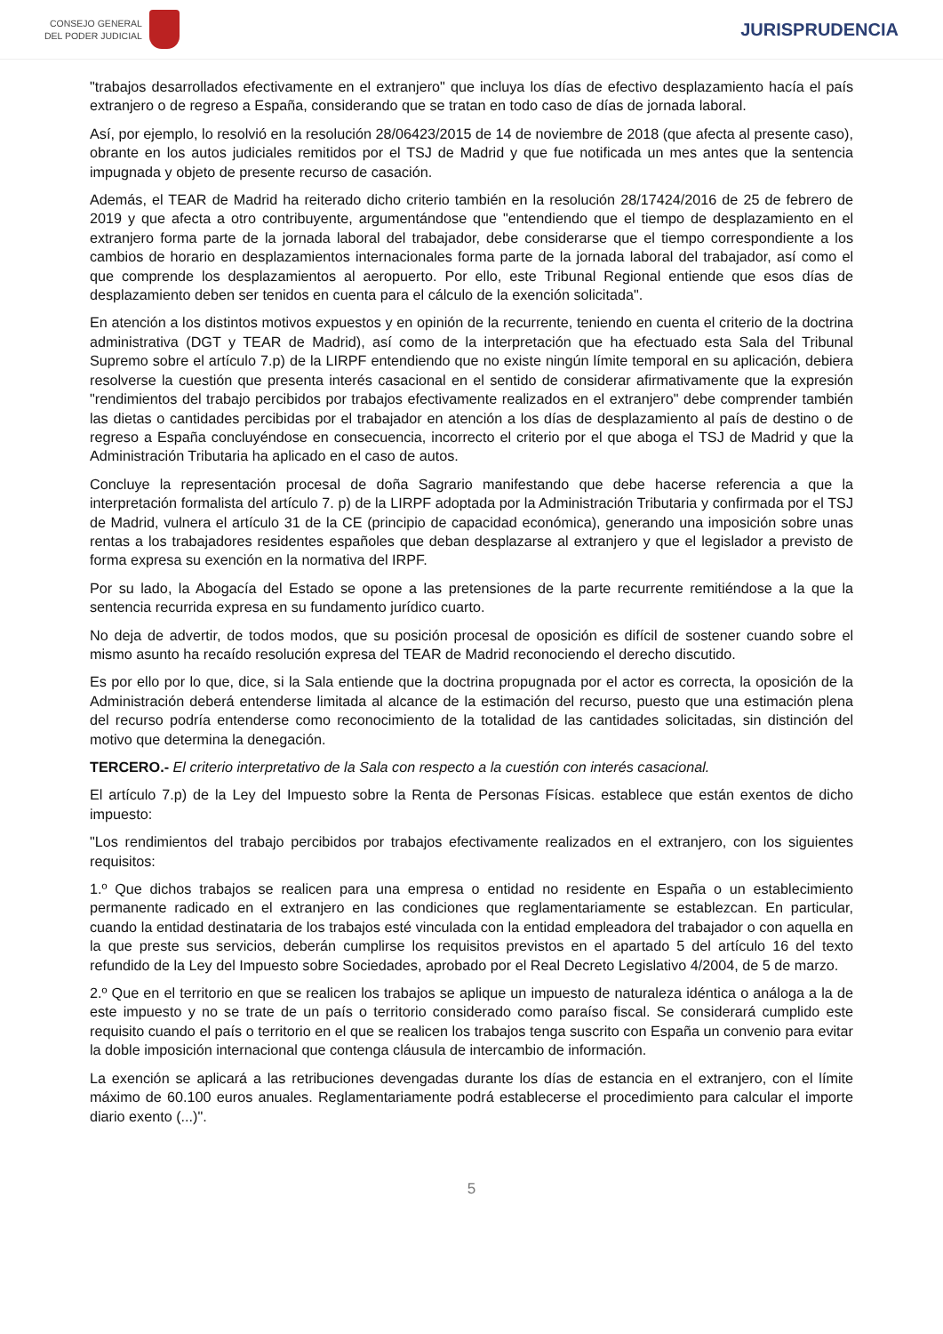CONSEJO GENERAL
DEL PODER JUDICIAL
JURISPRUDENCIA
"trabajos desarrollados efectivamente en el extranjero" que incluya los días de efectivo desplazamiento hacía el país extranjero o de regreso a España, considerando que se tratan en todo caso de días de jornada laboral.
Así, por ejemplo, lo resolvió en la resolución 28/06423/2015 de 14 de noviembre de 2018 (que afecta al presente caso), obrante en los autos judiciales remitidos por el TSJ de Madrid y que fue notificada un mes antes que la sentencia impugnada y objeto de presente recurso de casación.
Además, el TEAR de Madrid ha reiterado dicho criterio también en la resolución 28/17424/2016 de 25 de febrero de 2019 y que afecta a otro contribuyente, argumentándose que "entendiendo que el tiempo de desplazamiento en el extranjero forma parte de la jornada laboral del trabajador, debe considerarse que el tiempo correspondiente a los cambios de horario en desplazamientos internacionales forma parte de la jornada laboral del trabajador, así como el que comprende los desplazamientos al aeropuerto. Por ello, este Tribunal Regional entiende que esos días de desplazamiento deben ser tenidos en cuenta para el cálculo de la exención solicitada".
En atención a los distintos motivos expuestos y en opinión de la recurrente, teniendo en cuenta el criterio de la doctrina administrativa (DGT y TEAR de Madrid), así como de la interpretación que ha efectuado esta Sala del Tribunal Supremo sobre el artículo 7.p) de la LIRPF entendiendo que no existe ningún límite temporal en su aplicación, debiera resolverse la cuestión que presenta interés casacional en el sentido de considerar afirmativamente que la expresión "rendimientos del trabajo percibidos por trabajos efectivamente realizados en el extranjero" debe comprender también las dietas o cantidades percibidas por el trabajador en atención a los días de desplazamiento al país de destino o de regreso a España concluyéndose en consecuencia, incorrecto el criterio por el que aboga el TSJ de Madrid y que la Administración Tributaria ha aplicado en el caso de autos.
Concluye la representación procesal de doña Sagrario manifestando que debe hacerse referencia a que la interpretación formalista del artículo 7. p) de la LIRPF adoptada por la Administración Tributaria y confirmada por el TSJ de Madrid, vulnera el artículo 31 de la CE (principio de capacidad económica), generando una imposición sobre unas rentas a los trabajadores residentes españoles que deban desplazarse al extranjero y que el legislador a previsto de forma expresa su exención en la normativa del IRPF.
Por su lado, la Abogacía del Estado se opone a las pretensiones de la parte recurrente remitiéndose a la que la sentencia recurrida expresa en su fundamento jurídico cuarto.
No deja de advertir, de todos modos, que su posición procesal de oposición es difícil de sostener cuando sobre el mismo asunto ha recaído resolución expresa del TEAR de Madrid reconociendo el derecho discutido.
Es por ello por lo que, dice, si la Sala entiende que la doctrina propugnada por el actor es correcta, la oposición de la Administración deberá entenderse limitada al alcance de la estimación del recurso, puesto que una estimación plena del recurso podría entenderse como reconocimiento de la totalidad de las cantidades solicitadas, sin distinción del motivo que determina la denegación.
TERCERO.- El criterio interpretativo de la Sala con respecto a la cuestión con interés casacional.
El artículo 7.p) de la Ley del Impuesto sobre la Renta de Personas Físicas. establece que están exentos de dicho impuesto:
"Los rendimientos del trabajo percibidos por trabajos efectivamente realizados en el extranjero, con los siguientes requisitos:
1.º Que dichos trabajos se realicen para una empresa o entidad no residente en España o un establecimiento permanente radicado en el extranjero en las condiciones que reglamentariamente se establezcan. En particular, cuando la entidad destinataria de los trabajos esté vinculada con la entidad empleadora del trabajador o con aquella en la que preste sus servicios, deberán cumplirse los requisitos previstos en el apartado 5 del artículo 16 del texto refundido de la Ley del Impuesto sobre Sociedades, aprobado por el Real Decreto Legislativo 4/2004, de 5 de marzo.
2.º Que en el territorio en que se realicen los trabajos se aplique un impuesto de naturaleza idéntica o análoga a la de este impuesto y no se trate de un país o territorio considerado como paraíso fiscal. Se considerará cumplido este requisito cuando el país o territorio en el que se realicen los trabajos tenga suscrito con España un convenio para evitar la doble imposición internacional que contenga cláusula de intercambio de información.
La exención se aplicará a las retribuciones devengadas durante los días de estancia en el extranjero, con el límite máximo de 60.100 euros anuales. Reglamentariamente podrá establecerse el procedimiento para calcular el importe diario exento (...)".
5